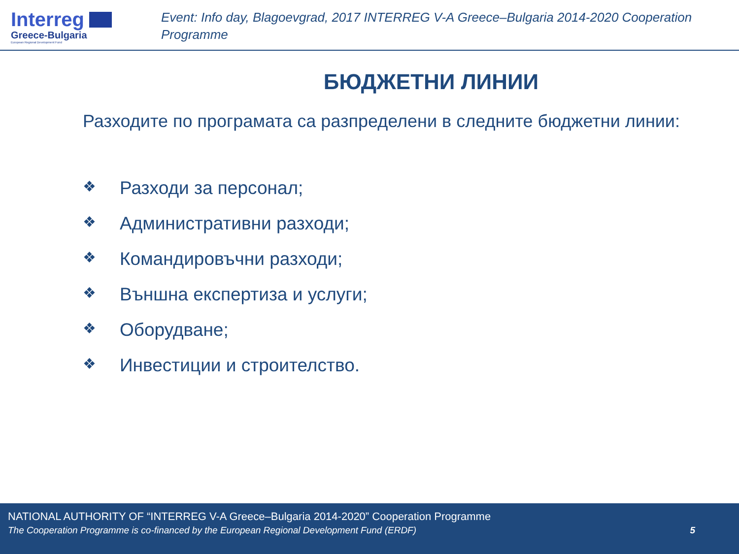Interreg
Greece-Bulgaria
European Regional Development Fund
Event: Info day, Blagoevgrad, 2017 INTERREG V-A Greece–Bulgaria 2014-2020 Cooperation Programme
БЮДЖЕТНИ ЛИНИИ
Разходите по програмата са разпределени в следните бюджетни линии:
❖ Разходи за персонал;
❖ Административни разходи;
❖ Командировъчни разходи;
❖ Външна експертиза и услуги;
❖ Оборудване;
❖ Инвестиции и строителство.
NATIONAL AUTHORITY OF “INTERREG V-A Greece–Bulgaria 2014-2020” Cooperation Programme
The Cooperation Programme is co-financed by the European Regional Development Fund (ERDF) 5